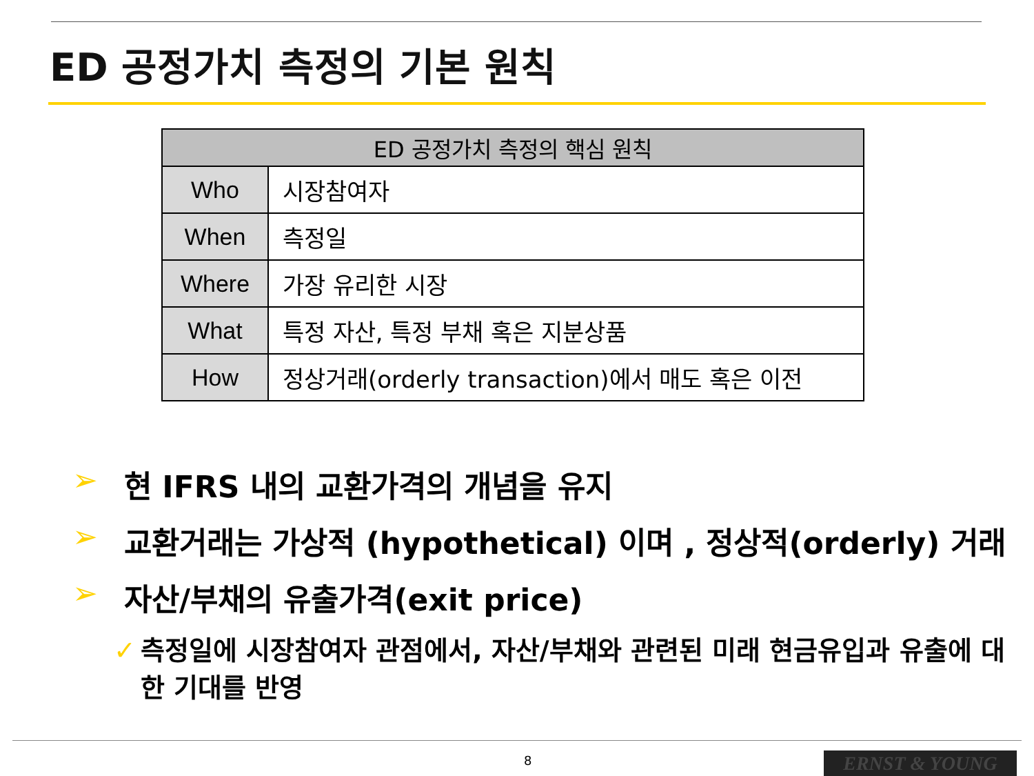ED 공정가치 측정의 기본 원칙
| ED 공정가치 측정의 핵심 원칙 | |
| --- | --- |
| Who | 시장참여자 |
| When | 측정일 |
| Where | 가장 유리한 시장 |
| What | 특정 자산, 특정 부채 혹은 지분상품 |
| How | 정상거래(orderly transaction)에서 매도 혹은 이전 |
➢ 현 IFRS 내의 교환가격의 개념을 유지
➢ 교환거래는 가상적 (hypothetical) 이며 , 정상적(orderly) 거래
➢ 자산/부채의 유출가격(exit price)
✓ 측정일에 시장참여자 관점에서, 자산/부채와 관련된 미래 현금유입과 유출에 대한 기대를 반영
8 ERNST & YOUNG